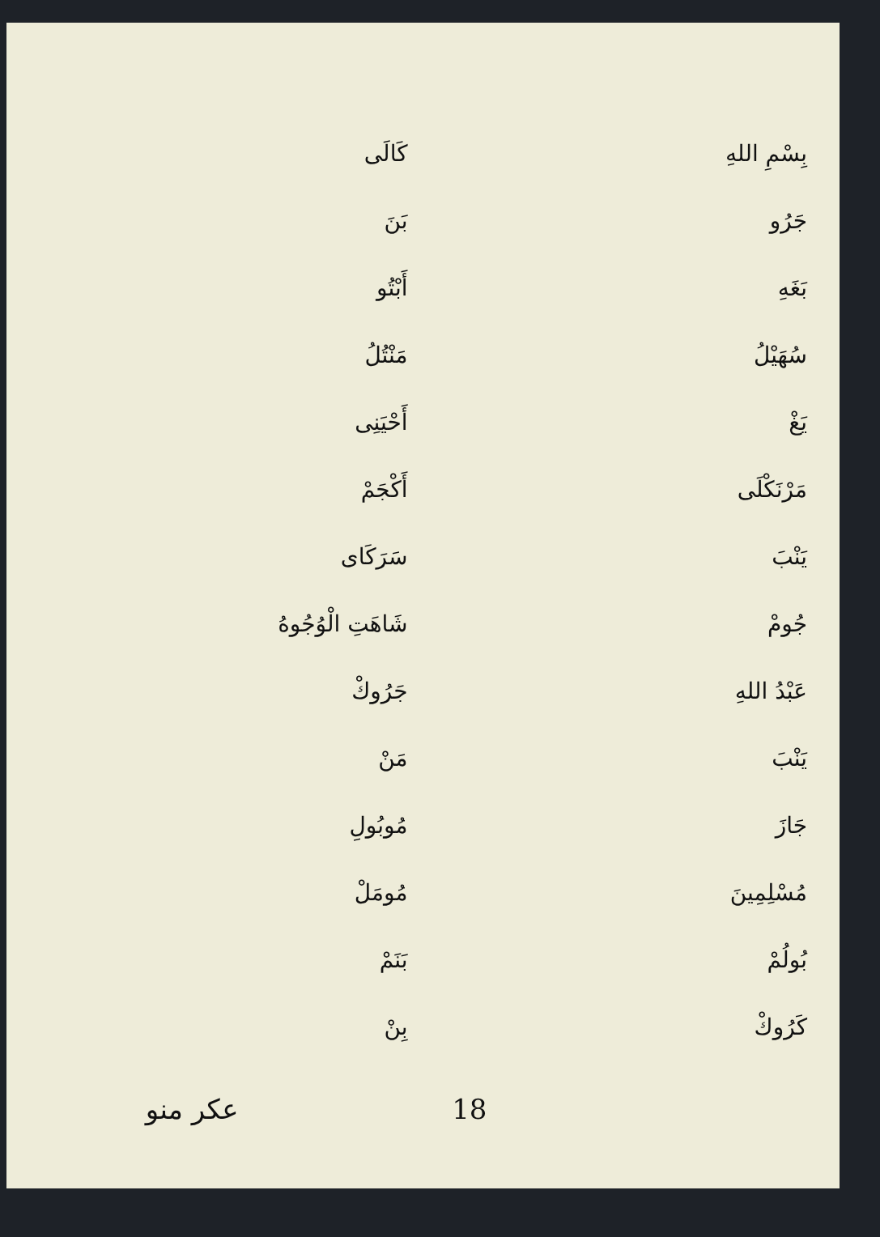بِسْمِ اللهِ كَالَى
جَرُو بَنَ
بَغَهِ أَبْتُو
سُهَيْلُ مَنْتُلُ
يَغْ أَحْيَنِى
مَرْنَكْلَى أَكْجَمْ
يَنْبَ سَرَكَاى
جُومْ شَاهَتِ الْوُجُوهُ
عَبْدُ اللهِ جَرُوكْ
يَنْبَ مَنْ
جَازَ مُوبُولِ
مُسْلِمِينَ مُومَلْ
بُولُمْ بَنَمْ
كَرُوكْ بِنْ
عكر منو 18